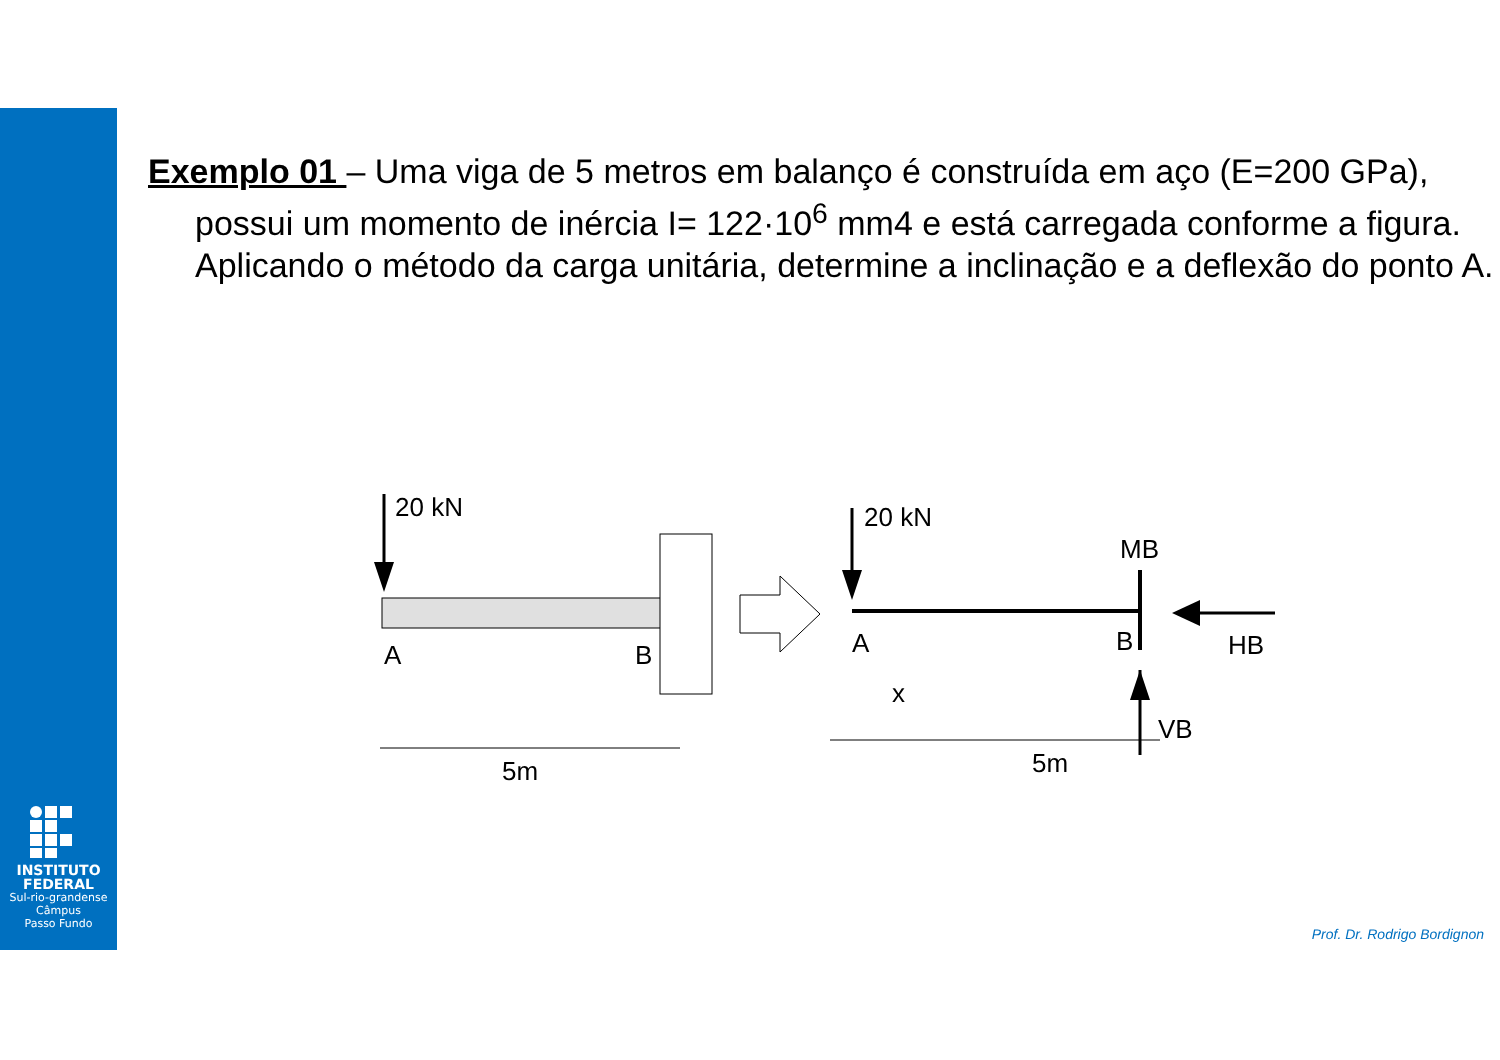INSTITUTO
FEDERAL
Sul-rio-grandense
Câmpus
Passo Fundo
Exemplo 01 – Uma viga de 5 metros em balanço é construída em aço (E=200 GPa), possui um momento de inércia I= 122·10<sup>6</sup> mm4 e está carregada conforme a figura. Aplicando o método da carga unitária, determine a inclinação e a deflexão do ponto A.
20 kN
A
B
5m
20 kN
MB
A
B
HB
VB
x
5m
Prof. Dr. Rodrigo Bordignon